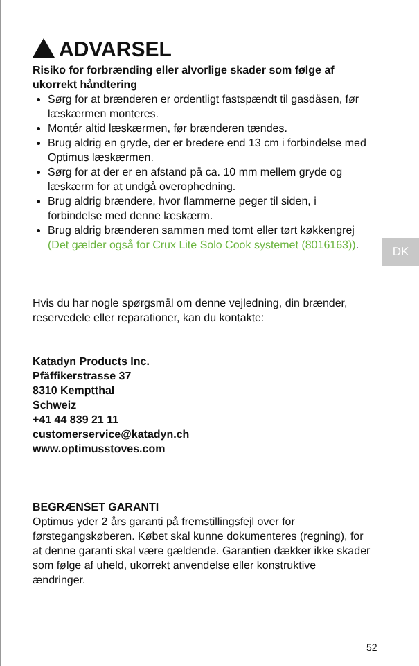ADVARSEL
Risiko for forbrænding eller alvorlige skader som følge af ukorrekt håndtering
Sørg for at brænderen er ordentligt fastspændt til gasdåsen, før læskærmen monteres.
Montér altid læskærmen, før brænderen tændes.
Brug aldrig en gryde, der er bredere end 13 cm i forbindelse med Optimus læskærmen.
Sørg for at der er en afstand på ca. 10 mm mellem gryde og læskærm for at undgå overophedning.
Brug aldrig brændere, hvor flammerne peger til siden, i forbindelse med denne læskærm.
Brug aldrig brænderen sammen med tomt eller tørt køkkengrej (Det gælder også for Crux Lite Solo Cook systemet (8016163)).
Hvis du har nogle spørgsmål om denne vejledning, din brænder, reservedele eller reparationer, kan du kontakte:
Katadyn Products Inc.
Pfäffikerstrasse 37
8310 Kemptthal
Schweiz
+41 44 839 21 11
customerservice@katadyn.ch
www.optimusstoves.com
BEGRÆNSET GARANTI
Optimus yder 2 års garanti på fremstillingsfejl over for førstegangskøberen. Købet skal kunne dokumenteres (regning), for at denne garanti skal være gældende. Garantien dækker ikke skader som følge af uheld, ukorrekt anvendelse eller konstruktive ændringer.
DK
52